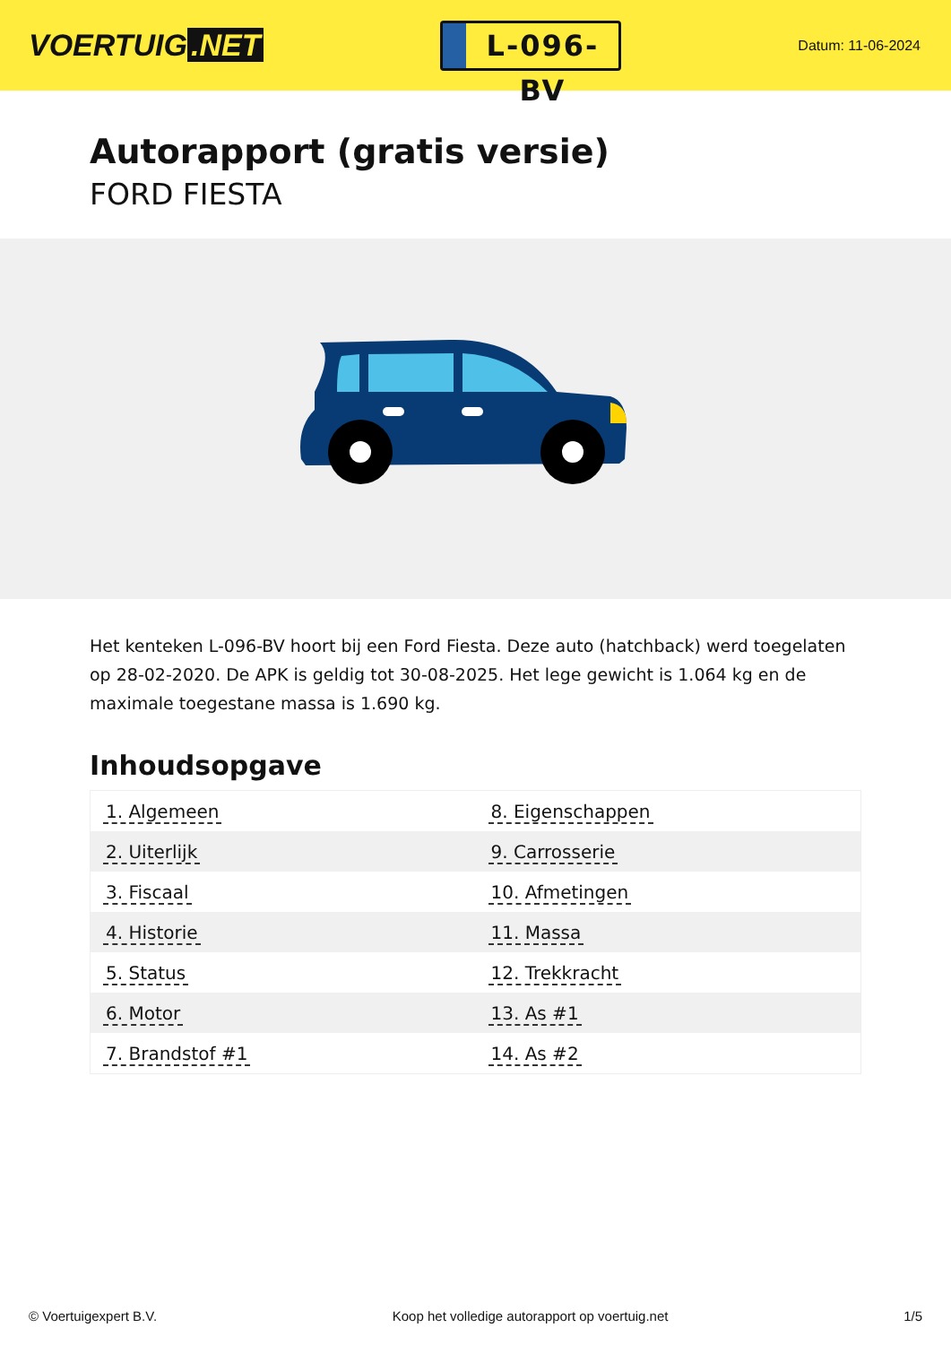VOERTUIG.NET
L-096-BV
Datum: 11-06-2024
Autorapport (gratis versie)
FORD FIESTA
Het kenteken L-096-BV hoort bij een Ford Fiesta. Deze auto (hatchback) werd toegelaten op 28-02-2020. De APK is geldig tot 30-08-2025. Het lege gewicht is 1.064 kg en de maximale toegestane massa is 1.690 kg.
Inhoudsopgave
| 1. Algemeen | 8. Eigenschappen |
| 2. Uiterlijk | 9. Carrosserie |
| 3. Fiscaal | 10. Afmetingen |
| 4. Historie | 11. Massa |
| 5. Status | 12. Trekkracht |
| 6. Motor | 13. As #1 |
| 7. Brandstof #1 | 14. As #2 |
© Voertuigexpert B.V. Koop het volledige autorapport op voertuig.net
1/5